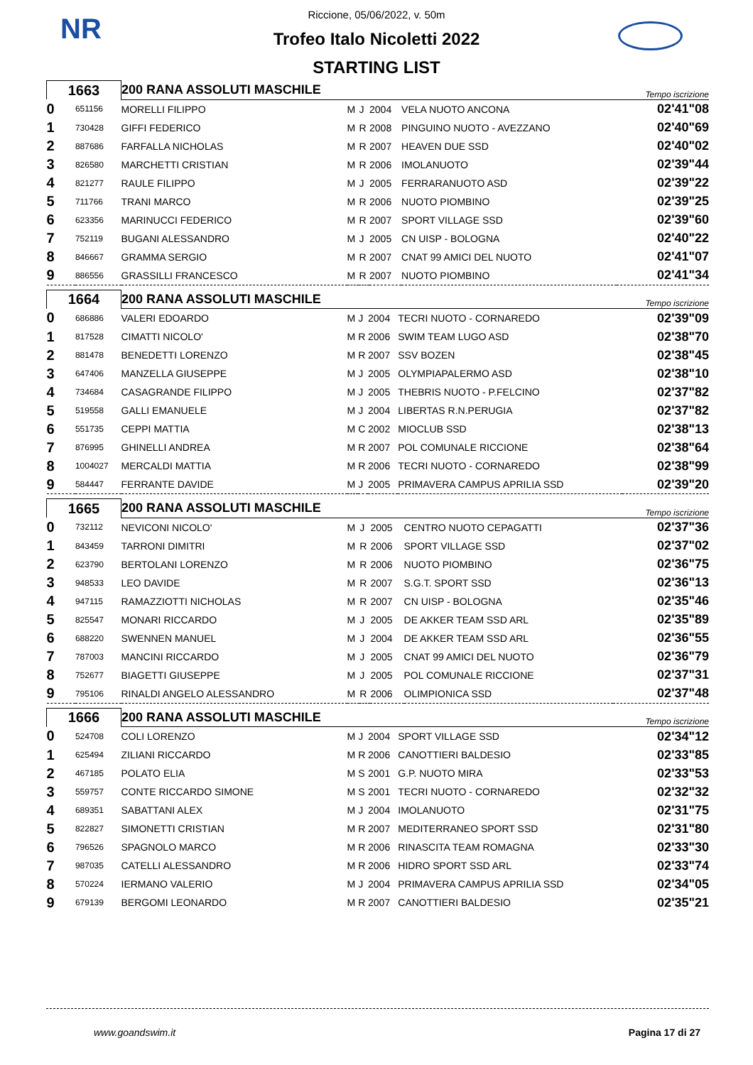NR
Riccione, 05/06/2022, v. 50m
Trofeo Italo Nicoletti 2022
STARTING LIST
| 1663 | | 200 RANA ASSOLUTI MASCHILE | | | | | Tempo iscrizione |
| 0 | 651156 | MORELLI FILIPPO | M | J | 2004 | VELA NUOTO ANCONA | 02'41"08 |
| 1 | 730428 | GIFFI FEDERICO | M | R | 2008 | PINGUINO NUOTO - AVEZZANO | 02'40"69 |
| 2 | 887686 | FARFALLA NICHOLAS | M | R | 2007 | HEAVEN DUE SSD | 02'40"02 |
| 3 | 826580 | MARCHETTI CRISTIAN | M | R | 2006 | IMOLANUOTO | 02'39"44 |
| 4 | 821277 | RAULE FILIPPO | M | J | 2005 | FERRARANUOTO ASD | 02'39"22 |
| 5 | 711766 | TRANI MARCO | M | R | 2006 | NUOTO PIOMBINO | 02'39"25 |
| 6 | 623356 | MARINUCCI FEDERICO | M | R | 2007 | SPORT VILLAGE SSD | 02'39"60 |
| 7 | 752119 | BUGANI ALESSANDRO | M | J | 2005 | CN UISP - BOLOGNA | 02'40"22 |
| 8 | 846667 | GRAMMA SERGIO | M | R | 2007 | CNAT 99 AMICI DEL NUOTO | 02'41"07 |
| 9 | 886556 | GRASSILLI FRANCESCO | M | R | 2007 | NUOTO PIOMBINO | 02'41"34 |
| 1664 | | 200 RANA ASSOLUTI MASCHILE | | | | | Tempo iscrizione |
| 0 | 686886 | VALERI EDOARDO | M | J | 2004 | TECRI NUOTO - CORNAREDO | 02'39"09 |
| 1 | 817528 | CIMATTI NICOLO' | M | R | 2006 | SWIM TEAM LUGO ASD | 02'38"70 |
| 2 | 881478 | BENEDETTI LORENZO | M | R | 2007 | SSV BOZEN | 02'38"45 |
| 3 | 647406 | MANZELLA GIUSEPPE | M | J | 2005 | OLYMPIAPALERMO ASD | 02'38"10 |
| 4 | 734684 | CASAGRANDE FILIPPO | M | J | 2005 | THEBRIS NUOTO - P.FELCINO | 02'37"82 |
| 5 | 519558 | GALLI EMANUELE | M | J | 2004 | LIBERTAS R.N.PERUGIA | 02'37"82 |
| 6 | 551735 | CEPPI MATTIA | M | C | 2002 | MIOCLUB SSD | 02'38"13 |
| 7 | 876995 | GHINELLI ANDREA | M | R | 2007 | POL COMUNALE RICCIONE | 02'38"64 |
| 8 | 1004027 | MERCALDI MATTIA | M | R | 2006 | TECRI NUOTO - CORNAREDO | 02'38"99 |
| 9 | 584447 | FERRANTE DAVIDE | M | J | 2005 | PRIMAVERA CAMPUS APRILIA SSD | 02'39"20 |
| 1665 | | 200 RANA ASSOLUTI MASCHILE | | | | | Tempo iscrizione |
| 0 | 732112 | NEVICONI NICOLO' | M | J | 2005 | CENTRO NUOTO CEPAGATTI | 02'37"36 |
| 1 | 843459 | TARRONI DIMITRI | M | R | 2006 | SPORT VILLAGE SSD | 02'37"02 |
| 2 | 623790 | BERTOLANI LORENZO | M | R | 2006 | NUOTO PIOMBINO | 02'36"75 |
| 3 | 948533 | LEO DAVIDE | M | R | 2007 | S.G.T. SPORT SSD | 02'36"13 |
| 4 | 947115 | RAMAZZIOTTI NICHOLAS | M | R | 2007 | CN UISP - BOLOGNA | 02'35"46 |
| 5 | 825547 | MONARI RICCARDO | M | J | 2005 | DE AKKER TEAM SSD ARL | 02'35"89 |
| 6 | 688220 | SWENNEN MANUEL | M | J | 2004 | DE AKKER TEAM SSD ARL | 02'36"55 |
| 7 | 787003 | MANCINI RICCARDO | M | J | 2005 | CNAT 99 AMICI DEL NUOTO | 02'36"79 |
| 8 | 752677 | BIAGETTI GIUSEPPE | M | J | 2005 | POL COMUNALE RICCIONE | 02'37"31 |
| 9 | 795106 | RINALDI ANGELO ALESSANDRO | M | R | 2006 | OLIMPIONICA SSD | 02'37"48 |
| 1666 | | 200 RANA ASSOLUTI MASCHILE | | | | | Tempo iscrizione |
| 0 | 524708 | COLI LORENZO | M | J | 2004 | SPORT VILLAGE SSD | 02'34"12 |
| 1 | 625494 | ZILIANI RICCARDO | M | R | 2006 | CANOTTIERI BALDESIO | 02'33"85 |
| 2 | 467185 | POLATO ELIA | M | S | 2001 | G.P. NUOTO MIRA | 02'33"53 |
| 3 | 559757 | CONTE RICCARDO SIMONE | M | S | 2001 | TECRI NUOTO - CORNAREDO | 02'32"32 |
| 4 | 689351 | SABATTANI ALEX | M | J | 2004 | IMOLANUOTO | 02'31"75 |
| 5 | 822827 | SIMONETTI CRISTIAN | M | R | 2007 | MEDITERRANEO SPORT SSD | 02'31"80 |
| 6 | 796526 | SPAGNOLO MARCO | M | R | 2006 | RINASCITA TEAM ROMAGNA | 02'33"30 |
| 7 | 987035 | CATELLI ALESSANDRO | M | R | 2006 | HIDRO SPORT SSD ARL | 02'33"74 |
| 8 | 570224 | IERMANO VALERIO | M | J | 2004 | PRIMAVERA CAMPUS APRILIA SSD | 02'34"05 |
| 9 | 679139 | BERGOMI LEONARDO | M | R | 2007 | CANOTTIERI BALDESIO | 02'35"21 |
www.goandswim.it Pagina 17 di 27